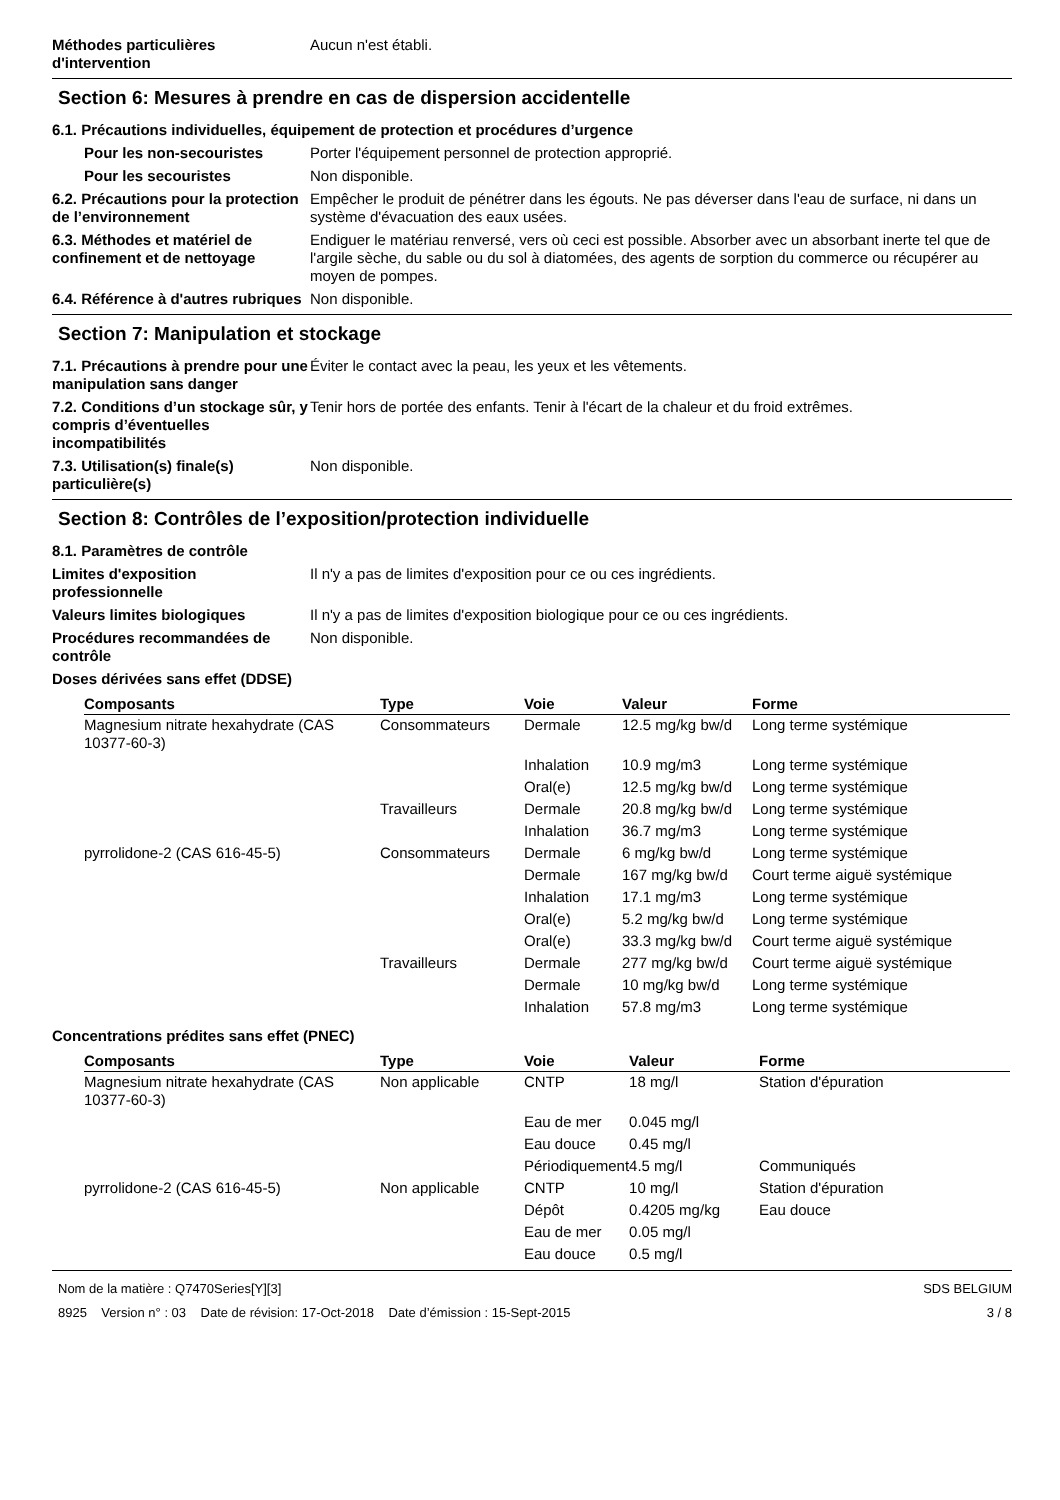Méthodes particulières d'intervention
Aucun n'est établi.
Section 6: Mesures à prendre en cas de dispersion accidentelle
6.1. Précautions individuelles, équipement de protection et procédures d’urgence
Pour les non-secouristes Porter l'équipement personnel de protection approprié.
Pour les secouristes Non disponible.
6.2. Précautions pour la protection de l’environnement
Empêcher le produit de pénétrer dans les égouts. Ne pas déverser dans l'eau de surface, ni dans un système d'évacuation des eaux usées.
6.3. Méthodes et matériel de confinement et de nettoyage
Endiguer le matériau renversé, vers où ceci est possible. Absorber avec un absorbant inerte tel que de l'argile sèche, du sable ou du sol à diatomées, des agents de sorption du commerce ou récupérer au moyen de pompes.
6.4. Référence à d'autres rubriques
Non disponible.
Section 7: Manipulation et stockage
7.1. Précautions à prendre pour une manipulation sans danger
Éviter le contact avec la peau, les yeux et les vêtements.
7.2. Conditions d’un stockage sûr, y compris d’éventuelles incompatibilités
Tenir hors de portée des enfants. Tenir à l'écart de la chaleur et du froid extrêmes.
7.3. Utilisation(s) finale(s) particulière(s)
Non disponible.
Section 8: Contrôles de l’exposition/protection individuelle
8.1. Paramètres de contrôle
Limites d'exposition professionnelle
Il n'y a pas de limites d'exposition pour ce ou ces ingrédients.
Valeurs limites biologiques Il n'y a pas de limites d'exposition biologique pour ce ou ces ingrédients.
Procédures recommandées de contrôle
Non disponible.
Doses dérivées sans effet (DDSE)
| Composants | Type | Voie | Valeur | Forme |
| --- | --- | --- | --- | --- |
| Magnesium nitrate hexahydrate (CAS 10377-60-3) | Consommateurs | Dermale | 12.5 mg/kg bw/d | Long terme systémique |
| | | Inhalation | 10.9 mg/m3 | Long terme systémique |
| | | Oral(e) | 12.5 mg/kg bw/d | Long terme systémique |
| | Travailleurs | Dermale | 20.8 mg/kg bw/d | Long terme systémique |
| | | Inhalation | 36.7 mg/m3 | Long terme systémique |
| pyrrolidone-2 (CAS 616-45-5) | Consommateurs | Dermale | 6 mg/kg bw/d | Long terme systémique |
| | | Dermale | 167 mg/kg bw/d | Court terme aiguë systémique |
| | | Inhalation | 17.1 mg/m3 | Long terme systémique |
| | | Oral(e) | 5.2 mg/kg bw/d | Long terme systémique |
| | | Oral(e) | 33.3 mg/kg bw/d | Court terme aiguë systémique |
| | Travailleurs | Dermale | 277 mg/kg bw/d | Court terme aiguë systémique |
| | | Dermale | 10 mg/kg bw/d | Long terme systémique |
| | | Inhalation | 57.8 mg/m3 | Long terme systémique |
Concentrations prédites sans effet (PNEC)
| Composants | Type | Voie | Valeur | Forme |
| --- | --- | --- | --- | --- |
| Magnesium nitrate hexahydrate (CAS 10377-60-3) | Non applicable | CNTP | 18 mg/l | Station d'épuration |
| | | Eau de mer | 0.045 mg/l | |
| | | Eau douce | 0.45 mg/l | |
| | | Périodiquement | 4.5 mg/l | Communiqués |
| pyrrolidone-2 (CAS 616-45-5) | Non applicable | CNTP | 10 mg/l | Station d'épuration |
| | | Dépôt | 0.4205 mg/kg | Eau douce |
| | | Eau de mer | 0.05 mg/l | |
| | | Eau douce | 0.5 mg/l | |
Nom de la matière : Q7470Series[Y][3]
8925 Version n° : 03 Date de révision: 17-Oct-2018 Date d’émission : 15-Sept-2015
SDS BELGIUM
3 / 8